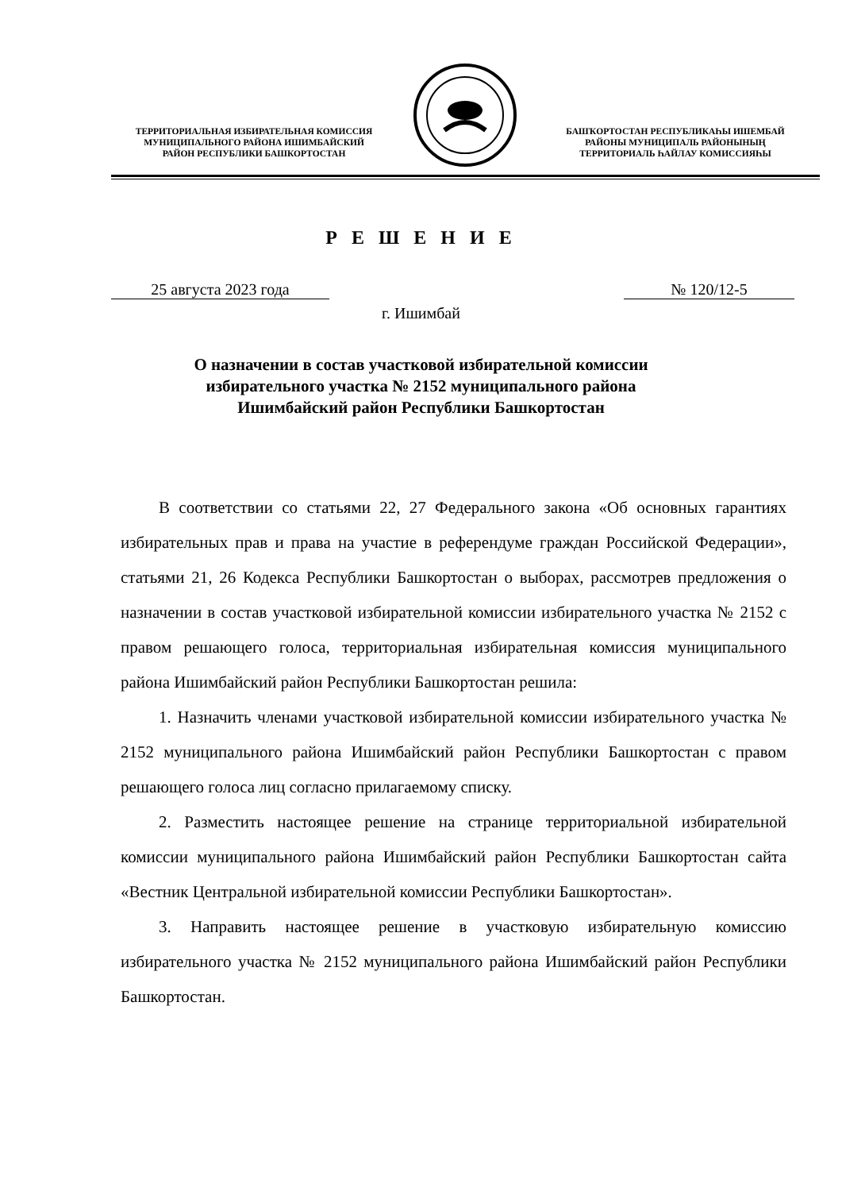ТЕРРИТОРИАЛЬНАЯ ИЗБИРАТЕЛЬНАЯ КОМИССИЯ
МУНИЦИПАЛЬНОГО РАЙОНА ИШИМБАЙСКИЙ
РАЙОН РЕСПУБЛИКИ БАШКОРТОСТАН
БАШҠОРТОСТАН РЕСПУБЛИКАҺЫ ИШЕМБАЙ
РАЙОНЫ МУНИЦИПАЛЬ РАЙОНЫНЫҢ
ТЕРРИТОРИАЛЬ ҺАЙЛАУ КОМИССИЯҺЫ
Р Е Ш Е Н И Е
25 августа 2023 года № 120/12-5
г. Ишимбай
О назначении в состав участковой избирательной комиссии
избирательного участка № 2152 муниципального района
Ишимбайский район Республики Башкортостан
В соответствии со статьями 22, 27 Федерального закона «Об основных гарантиях избирательных прав и права на участие в референдуме граждан Российской Федерации», статьями 21, 26 Кодекса Республики Башкортостан о выборах, рассмотрев предложения о назначении в состав участковой избирательной комиссии избирательного участка № 2152 с правом решающего голоса, территориальная избирательная комиссия муниципального района Ишимбайский район Республики Башкортостан решила:
1. Назначить членами участковой избирательной комиссии избирательного участка № 2152 муниципального района Ишимбайский район Республики Башкортостан с правом решающего голоса лиц согласно прилагаемому списку.
2. Разместить настоящее решение на странице территориальной избирательной комиссии муниципального района Ишимбайский район Республики Башкортостан сайта «Вестник Центральной избирательной комиссии Республики Башкортостан».
3. Направить настоящее решение в участковую избирательную комиссию избирательного участка № 2152 муниципального района Ишимбайский район Республики Башкортостан.